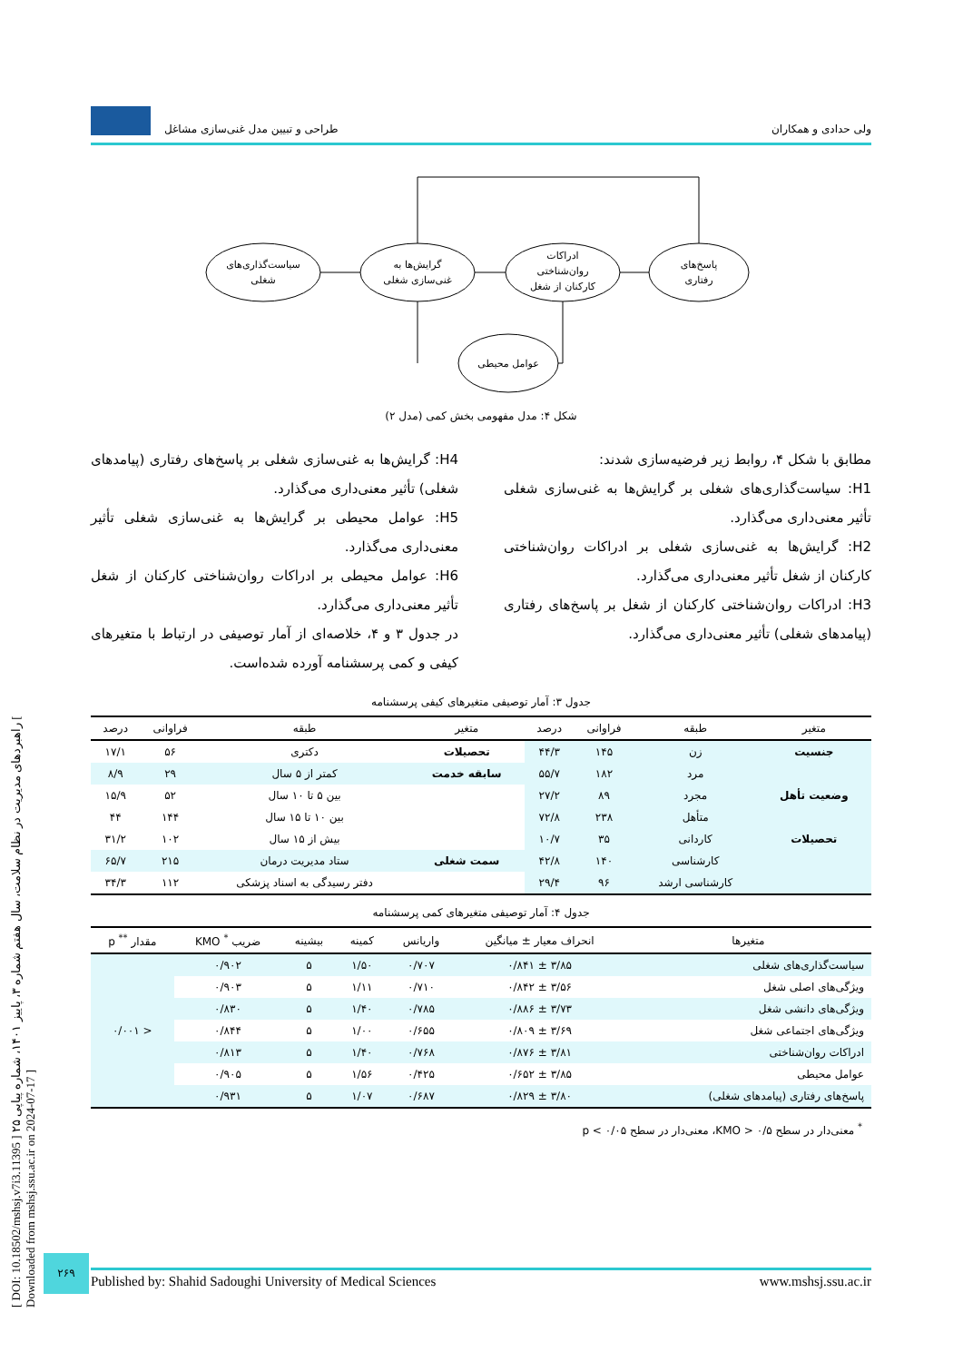[ DOI: 10.18502/mshsj.v7i3.11395 ] راهبردهای مدیریت در نظام سلامت، سال هفتم شماره ۳، پاییز ۱۴۰۱، شماره پیاپی ۲۵ [ Downloaded from mshsj.ssu.ac.ir on 2024-07-17 ]
ولی حدادی و همکاران طراحی و تبیین مدل غنی‌سازی مشاغل
سیاست‌گذاری‌های
شغلی
گرایش‌ها به
غنی‌سازی شغلی
ادراکات
روان‌شناختی
کارکنان از شغل
پاسخ‌های
رفتاری
عوامل محیطی
شکل ۴: مدل مفهومی بخش کمی (مدل ۲)
مطابق با شکل ۴، روابط زیر فرضیه‌سازی شدند:
H1: سیاست‌گذاری‌های شغلی بر گرایش‌ها به غنی‌سازی شغلی تأثیر معنی‌داری می‌گذارد.
H2: گرایش‌ها به غنی‌سازی شغلی بر ادراکات روان‌شناختی کارکنان از شغل تأثیر معنی‌داری می‌گذارد.
H3: ادراکات روان‌شناختی کارکنان از شغل بر پاسخ‌های رفتاری (پیامدهای شغلی) تأثیر معنی‌داری می‌گذارد.
H4: گرایش‌ها به غنی‌سازی شغلی بر پاسخ‌های رفتاری (پیامدهای شغلی) تأثیر معنی‌داری می‌گذارد.
H5: عوامل محیطی بر گرایش‌ها به غنی‌سازی شغلی تأثیر معنی‌داری می‌گذارد.
H6: عوامل محیطی بر ادراکات روان‌شناختی کارکنان از شغل تأثیر معنی‌داری می‌گذارد.
در جدول ۳ و ۴، خلاصه‌ای از آمار توصیفی در ارتباط با متغیرهای کیفی و کمی پرسشنامه آورده شده‌است.
جدول ۳: آمار توصیفی متغیرهای کیفی پرسشنامه
| متغیر | طبقه | فراوانی | درصد | متغیر | طبقه | فراوانی | درصد |
| --- | --- | --- | --- | --- | --- | --- | --- |
| جنسیت | زن | ۱۴۵ | ۴۴/۳ | تحصیلات | دکتری | ۵۶ | ۱۷/۱ |
| | مرد | ۱۸۲ | ۵۵/۷ | سابقه خدمت | کمتر از ۵ سال | ۲۹ | ۸/۹ |
| وضعیت تأهل | مجرد | ۸۹ | ۲۷/۲ | | بین ۵ تا ۱۰ سال | ۵۲ | ۱۵/۹ |
| | متأهل | ۲۳۸ | ۷۲/۸ | | بین ۱۰ تا ۱۵ سال | ۱۴۴ | ۴۴ |
| تحصیلات | کاردانی | ۳۵ | ۱۰/۷ | | بیش از ۱۵ سال | ۱۰۲ | ۳۱/۲ |
| | کارشناسی | ۱۴۰ | ۴۲/۸ | سمت شغلی | ستاد مدیریت درمان | ۲۱۵ | ۶۵/۷ |
| | کارشناسی ارشد | ۹۶ | ۲۹/۴ | | دفتر رسیدگی به اسناد پزشکی | ۱۱۲ | ۳۴/۳ |
جدول ۴: آمار توصیفی متغیرهای کمی پرسشنامه
| متغیرها | انحراف معیار ± میانگین | واریانس | کمینه | بیشینه | ضریب <sup>*</sup> KMO | مقدار <sup>**</sup> p |
| --- | --- | --- | --- | --- | --- | --- |
| سیاست‌گذاری‌های شغلی | ۳/۸۵ ± ۰/۸۴۱ | ۰/۷۰۷ | ۱/۵۰ | ۵ | ۰/۹۰۲ | < ۰/۰۰۱ |
| ویژگی‌های اصلی شغل | ۳/۵۶ ± ۰/۸۴۲ | ۰/۷۱۰ | ۱/۱۱ | ۵ | ۰/۹۰۳ | |
| ویژگی‌های دانشی شغل | ۳/۷۳ ± ۰/۸۸۶ | ۰/۷۸۵ | ۱/۴۰ | ۵ | ۰/۸۳۰ | |
| ویژگی‌های اجتماعی شغل | ۳/۶۹ ± ۰/۸۰۹ | ۰/۶۵۵ | ۱/۰۰ | ۵ | ۰/۸۴۴ | |
| ادراکات روان‌شناختی | ۳/۸۱ ± ۰/۸۷۶ | ۰/۷۶۸ | ۱/۴۰ | ۵ | ۰/۸۱۳ | |
| عوامل محیطی | ۳/۸۵ ± ۰/۶۵۲ | ۰/۴۲۵ | ۱/۵۶ | ۵ | ۰/۹۰۵ | |
| پاسخ‌های رفتاری (پیامدهای شغلی) | ۳/۸۰ ± ۰/۸۲۹ | ۰/۶۸۷ | ۱/۰۷ | ۵ | ۰/۹۳۱ | |
<sup>*</sup> معنی‌دار در سطح ۰/۵ < KMO، معنی‌دار در سطح p < ۰/۰۵
۲۶۹
Published by: Shahid Sadoughi University of Medical Sciences www.mshsj.ssu.ac.ir